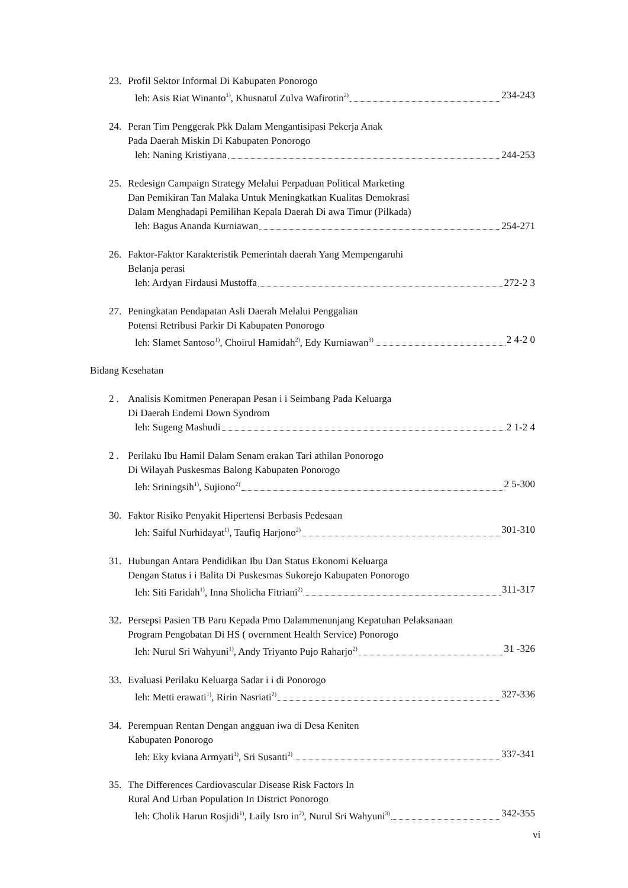23. Profil Sektor Informal Di Kabupaten Ponorogo
leh: Asis Riat Winanto<sup>1)</sup>, Khusnatul Zulva Wafirotin<sup>2)</sup> 234-243
24. Peran Tim Penggerak Pkk Dalam Mengantisipasi Pekerja Anak
Pada Daerah Miskin Di Kabupaten Ponorogo
leh: Naning Kristiyana 244-253
25. Redesign Campaign Strategy Melalui Perpaduan Political Marketing
Dan Pemikiran Tan Malaka Untuk Meningkatkan Kualitas Demokrasi
Dalam Menghadapi Pemilihan Kepala Daerah Di awa Timur (Pilkada)
leh: Bagus Ananda Kurniawan 254-271
26. Faktor-Faktor Karakteristik Pemerintah daerah Yang Mempengaruhi
Belanja perasi
leh: Ardyan Firdausi Mustoffa 272-2 3
27. Peningkatan Pendapatan Asli Daerah Melalui Penggalian
Potensi Retribusi Parkir Di Kabupaten Ponorogo
leh: Slamet Santoso<sup>1)</sup>, Choirul Hamidah<sup>2)</sup>, Edy Kurniawan<sup>3)</sup> 2 4-2 0
Bidang Kesehatan
2 . Analisis Komitmen Penerapan Pesan i i Seimbang Pada Keluarga
Di Daerah Endemi Down Syndrom
leh: Sugeng Mashudi 2 1-2 4
2 . Perilaku Ibu Hamil Dalam Senam erakan Tari athilan Ponorogo
Di Wilayah Puskesmas Balong Kabupaten Ponorogo
leh: Sriningsih<sup>1)</sup>, Sujiono<sup>2)</sup> 2 5-300
30. Faktor Risiko Penyakit Hipertensi Berbasis Pedesaan
leh: Saiful Nurhidayat<sup>1)</sup>, Taufiq Harjono<sup>2)</sup> 301-310
31. Hubungan Antara Pendidikan Ibu Dan Status Ekonomi Keluarga
Dengan Status i i Balita Di Puskesmas Sukorejo Kabupaten Ponorogo
leh: Siti Faridah<sup>1)</sup>, Inna Sholicha Fitriani<sup>2)</sup> 311-317
32. Persepsi Pasien TB Paru Kepada Pmo Dalammenunjang Kepatuhan Pelaksanaan
Program Pengobatan Di HS ( overnment Health Service) Ponorogo
leh: Nurul Sri Wahyuni<sup>1)</sup>, Andy Triyanto Pujo Raharjo<sup>2)</sup> 31 -326
33. Evaluasi Perilaku Keluarga Sadar i i di Ponorogo
leh: Metti erawati<sup>1)</sup>, Ririn Nasriati<sup>2)</sup> 327-336
34. Perempuan Rentan Dengan angguan iwa di Desa Keniten
Kabupaten Ponorogo
leh: Eky kviana Armyati<sup>1)</sup>, Sri Susanti<sup>2)</sup> 337-341
35. The Differences Cardiovascular Disease Risk Factors In
Rural And Urban Population In District Ponorogo
leh: Cholik Harun Rosjidi<sup>1)</sup>, Laily Isro in<sup>2)</sup>, Nurul Sri Wahyuni<sup>3)</sup> 342-355
vi